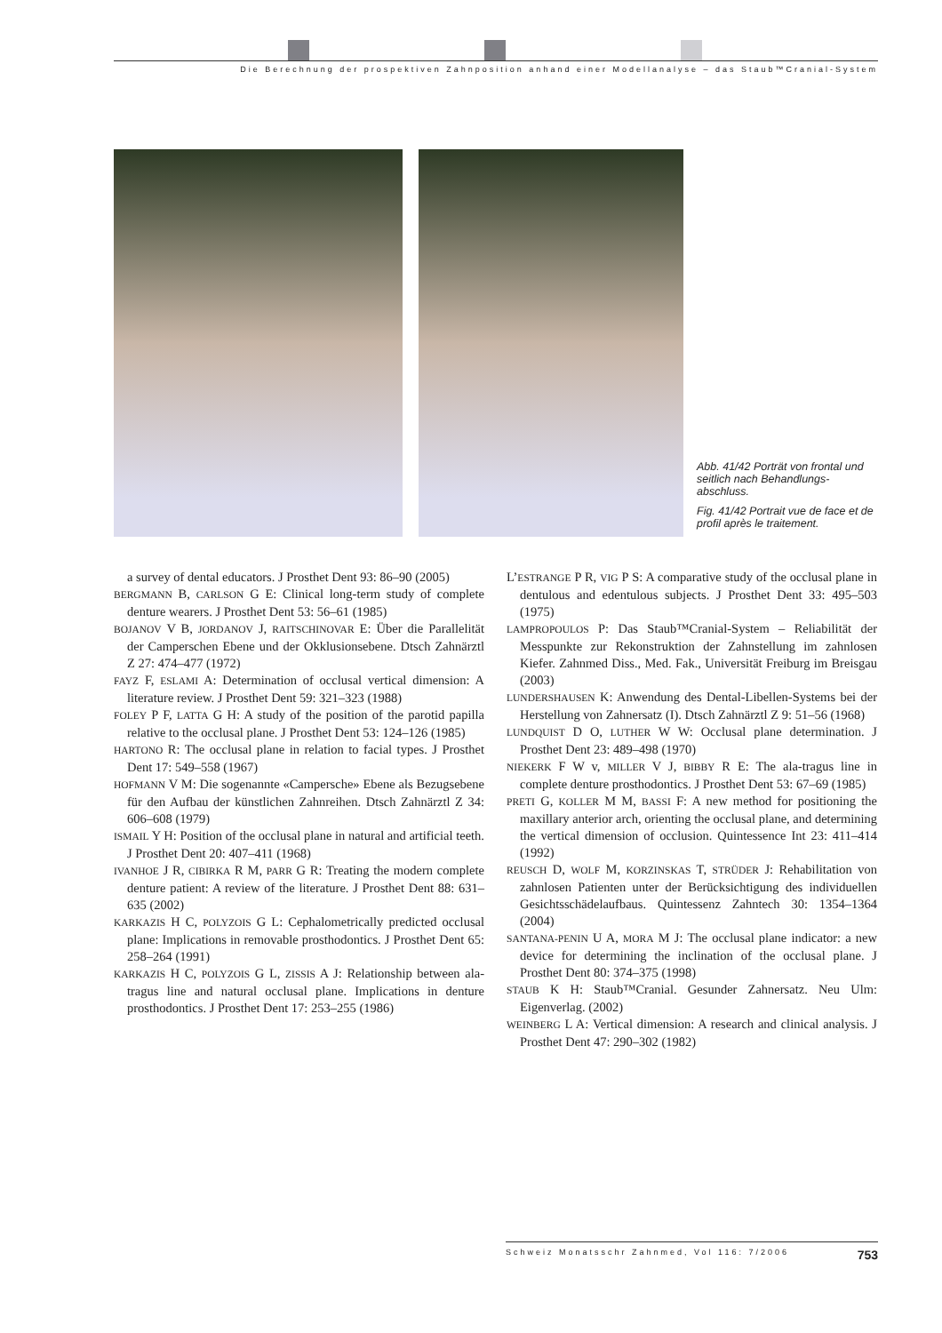Die Berechnung der prospektiven Zahnposition anhand einer Modellanalyse – das Staub™Cranial-System
Abb. 41/42 Porträt von frontal und seitlich nach Behandlungs­abschluss.
Fig. 41/42 Portrait vue de face et de profil après le traitement.
a survey of dental educators. J Prosthet Dent 93: 86–90 (2005)
BERGMANN B, CARLSON G E: Clinical long-term study of complete denture wearers. J Prosthet Dent 53: 56–61 (1985)
BOJANOV V B, JORDANOV J, RAITSCHINOVAR E: Über die Parallelität der Camperschen Ebene und der Okklusionsebene. Dtsch Zahnärztl Z 27: 474–477 (1972)
FAYZ F, ESLAMI A: Determination of occlusal vertical dimension: A literature review. J Prosthet Dent 59: 321–323 (1988)
FOLEY P F, LATTA G H: A study of the position of the parotid papilla relative to the occlusal plane. J Prosthet Dent 53: 124–126 (1985)
HARTONO R: The occlusal plane in relation to facial types. J Prosthet Dent 17: 549–558 (1967)
HOFMANN V M: Die sogenannte «Campersche» Ebene als Bezugsebene für den Aufbau der künstlichen Zahnreihen. Dtsch Zahnärztl Z 34: 606–608 (1979)
ISMAIL Y H: Position of the occlusal plane in natural and artificial teeth. J Prosthet Dent 20: 407–411 (1968)
IVANHOE J R, CIBIRKA R M, PARR G R: Treating the modern complete denture patient: A review of the literature. J Prosthet Dent 88: 631–635 (2002)
KARKAZIS H C, POLYZOIS G L: Cephalometrically predicted occlusal plane: Implications in removable prosthodontics. J Prosthet Dent 65: 258–264 (1991)
KARKAZIS H C, POLYZOIS G L, ZISSIS A J: Relationship between ala-tragus line and natural occlusal plane. Implications in denture prosthodontics. J Prosthet Dent 17: 253–255 (1986)
L’ESTRANGE P R, VIG P S: A comparative study of the occlusal plane in dentulous and edentulous subjects. J Prosthet Dent 33: 495–503 (1975)
LAMPROPOULOS P: Das Staub™Cranial-System – Reliabilität der Messpunkte zur Rekonstruktion der Zahnstellung im zahnlosen Kiefer. Zahnmed Diss., Med. Fak., Universität Freiburg im Breisgau (2003)
LUNDERSHAUSEN K: Anwendung des Dental-Libellen-Systems bei der Herstellung von Zahnersatz (I). Dtsch Zahnärztl Z 9: 51–56 (1968)
LUNDQUIST D O, LUTHER W W: Occlusal plane determination. J Prosthet Dent 23: 489–498 (1970)
NIEKERK F W v, MILLER V J, BIBBY R E: The ala-tragus line in complete denture prosthodontics. J Prosthet Dent 53: 67–69 (1985)
PRETI G, KOLLER M M, BASSI F: A new method for positioning the maxillary anterior arch, orienting the occlusal plane, and determining the vertical dimension of occlusion. Quintessence Int 23: 411–414 (1992)
REUSCH D, WOLF M, KORZINSKAS T, STRÜDER J: Rehabilitation von zahnlosen Patienten unter der Berücksichtigung des individuellen Gesichtsschädelaufbaus. Quintessenz Zahntech 30: 1354–1364 (2004)
SANTANA-PENIN U A, MORA M J: The occlusal plane indicator: a new device for determining the inclination of the occlusal plane. J Prosthet Dent 80: 374–375 (1998)
STAUB K H: Staub™Cranial. Gesunder Zahnersatz. Neu Ulm: Eigenverlag. (2002)
WEINBERG L A: Vertical dimension: A research and clinical analysis. J Prosthet Dent 47: 290–302 (1982)
Schweiz Monatsschr Zahnmed, Vol 116: 7/2006 753